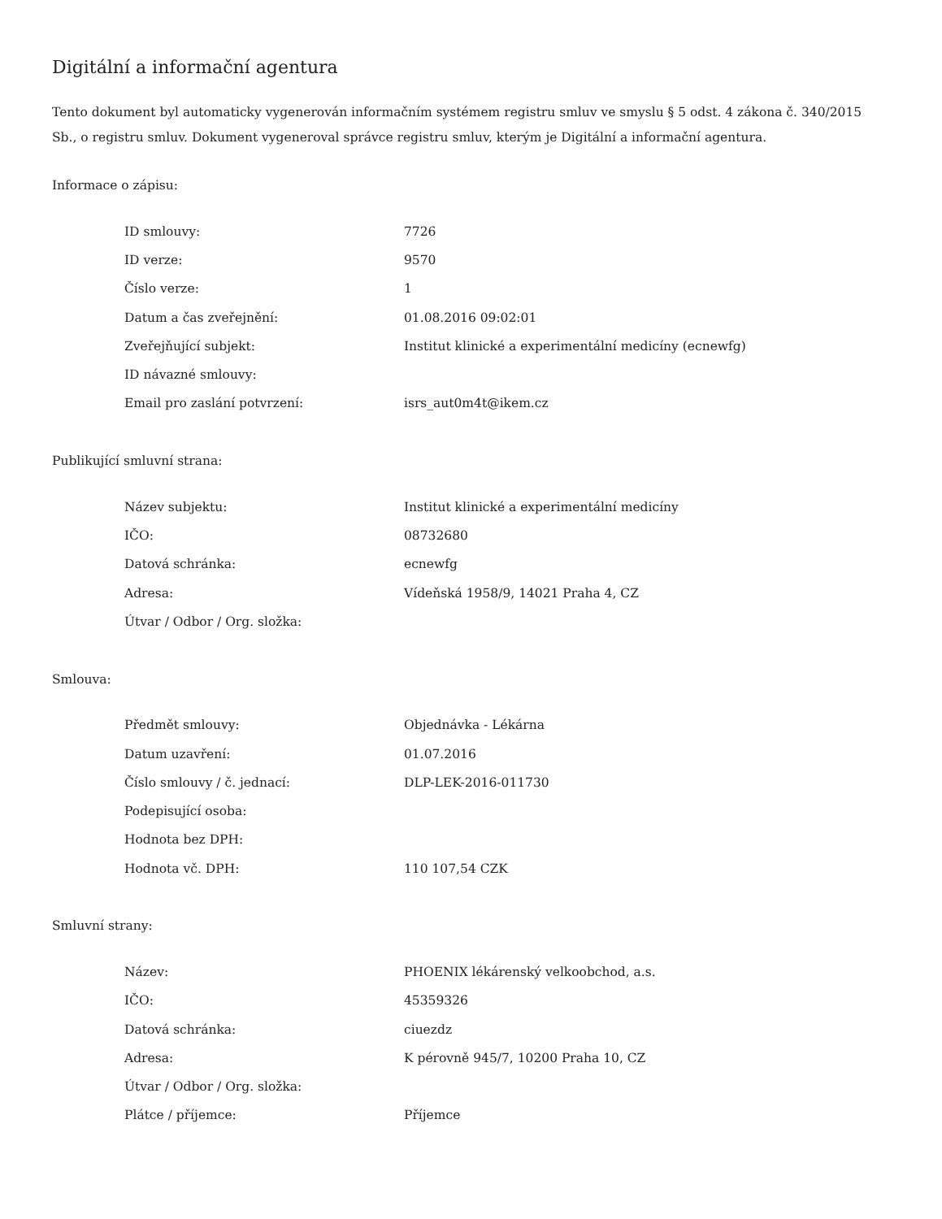Digitální a informační agentura
Tento dokument byl automaticky vygenerován informačním systémem registru smluv ve smyslu § 5 odst. 4 zákona č. 340/2015 Sb., o registru smluv. Dokument vygeneroval správce registru smluv, kterým je Digitální a informační agentura.
Informace o zápisu:
| ID smlouvy: | 7726 |
| ID verze: | 9570 |
| Číslo verze: | 1 |
| Datum a čas zveřejnění: | 01.08.2016 09:02:01 |
| Zveřejňující subjekt: | Institut klinické a experimentální medicíny (ecnewfg) |
| ID návazné smlouvy: | |
| Email pro zaslání potvrzení: | isrs_aut0m4t@ikem.cz |
Publikující smluvní strana:
| Název subjektu: | Institut klinické a experimentální medicíny |
| IČO: | 08732680 |
| Datová schránka: | ecnewfg |
| Adresa: | Vídeňská 1958/9, 14021 Praha 4, CZ |
| Útvar / Odbor / Org. složka: | |
Smlouva:
| Předmět smlouvy: | Objednávka - Lékárna |
| Datum uzavření: | 01.07.2016 |
| Číslo smlouvy / č. jednací: | DLP-LEK-2016-011730 |
| Podepisující osoba: | |
| Hodnota bez DPH: | |
| Hodnota vč. DPH: | 110 107,54 CZK |
Smluvní strany:
| Název: | PHOENIX lékárenský velkoobchod, a.s. |
| IČO: | 45359326 |
| Datová schránka: | ciuezdz |
| Adresa: | K pérovně 945/7, 10200 Praha 10, CZ |
| Útvar / Odbor / Org. složka: | |
| Plátce / příjemce: | Příjemce |